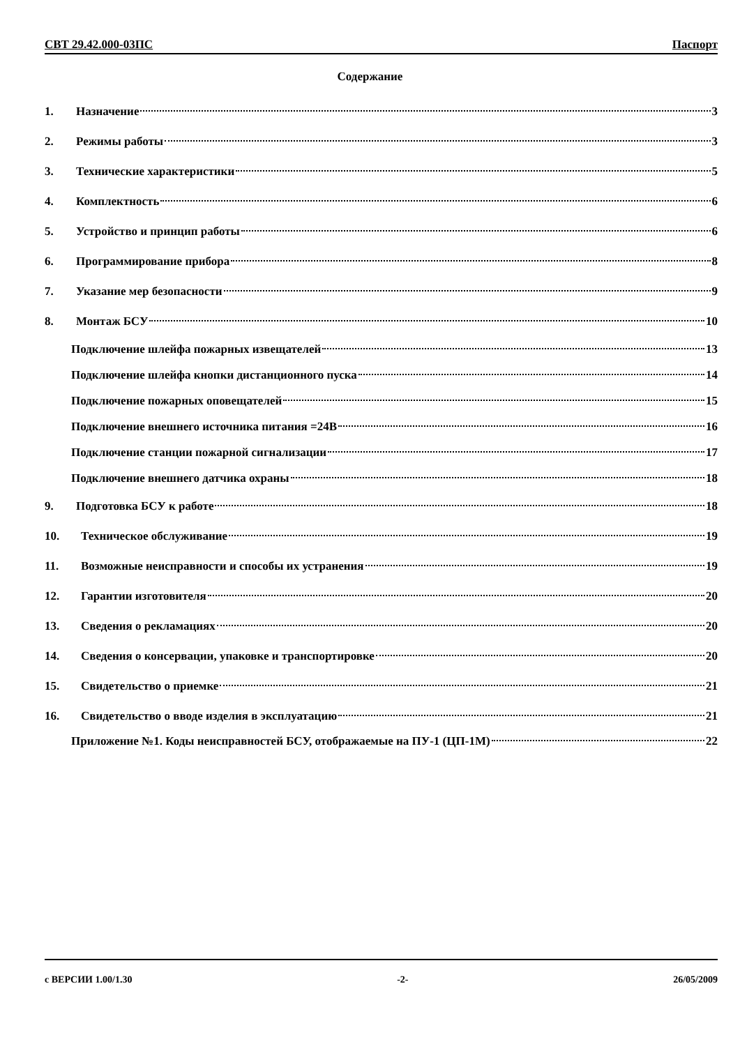СВТ 29.42.000-03ПС Паспорт
Содержание
1. Назначение 3
2. Режимы работы 3
3. Технические характеристики 5
4. Комплектность 6
5. Устройство и принцип работы 6
6. Программирование прибора 8
7. Указание мер безопасности 9
8. Монтаж БСУ 10
Подключение шлейфа пожарных извещателей 13
Подключение шлейфа кнопки дистанционного пуска 14
Подключение пожарных оповещателей 15
Подключение внешнего источника питания =24В 16
Подключение станции пожарной сигнализации 17
Подключение внешнего датчика охраны 18
9. Подготовка БСУ к работе 18
10. Техническое обслуживание 19
11. Возможные неисправности и способы их устранения 19
12. Гарантии изготовителя 20
13. Сведения о рекламациях 20
14. Сведения о консервации, упаковке и транспортировке 20
15. Свидетельство о приемке 21
16. Свидетельство о вводе изделия в эксплуатацию 21
Приложение №1. Коды неисправностей БСУ, отображаемые на ПУ-1 (ЦП-1М) 22
с ВЕРСИИ 1.00/1.30 -2- 26/05/2009